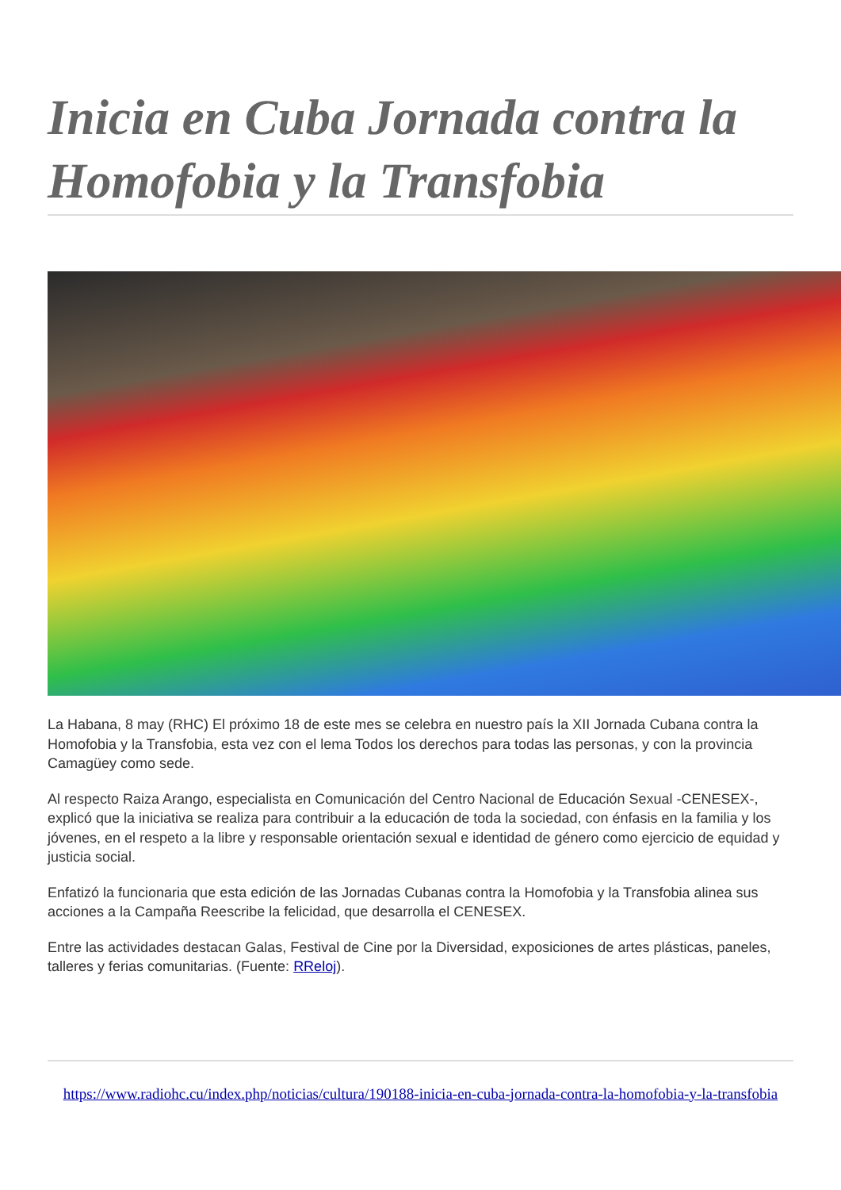Inicia en Cuba Jornada contra la Homofobia y la Transfobia
La Habana, 8 may (RHC) El próximo 18 de este mes se celebra en nuestro país la XII Jornada Cubana contra la Homofobia y la Transfobia, esta vez con el lema Todos los derechos para todas las personas, y con la provincia Camagüey como sede.
Al respecto Raiza Arango, especialista en Comunicación del Centro Nacional de Educación Sexual -CENESEX-, explicó que la iniciativa se realiza para contribuir a la educación de toda la sociedad, con énfasis en la familia y los jóvenes, en el respeto a la libre y responsable orientación sexual e identidad de género como ejercicio de equidad y justicia social.
Enfatizó la funcionaria que esta edición de las Jornadas Cubanas contra la Homofobia y la Transfobia alinea sus acciones a la Campaña Reescribe la felicidad, que desarrolla el CENESEX.
Entre las actividades destacan Galas, Festival de Cine por la Diversidad, exposiciones de artes plásticas, paneles, talleres y ferias comunitarias. (Fuente: RReloj).
https://www.radiohc.cu/index.php/noticias/cultura/190188-inicia-en-cuba-jornada-contra-la-homofobia-y-la-transfobia